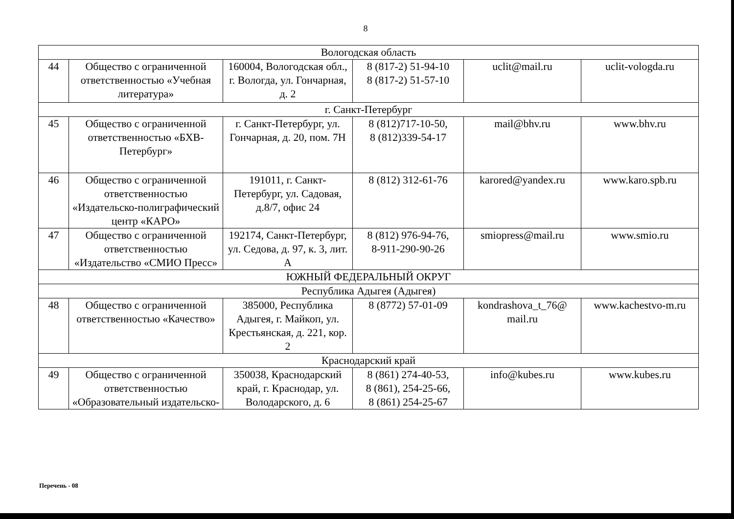8
| Вологодская область | | | | | |
| 44 | Общество с ограниченной ответственностью «Учебная литература» | 160004, Вологодская обл., г. Вологда, ул. Гончарная, д. 2 | 8 (817-2) 51-94-10 8 (817-2) 51-57-10 | uclit@mail.ru | uclit-vologda.ru |
| г. Санкт-Петербург | | | | | |
| 45 | Общество с ограниченной ответственностью «БХВ-Петербург» | г. Санкт-Петербург, ул. Гончарная, д. 20, пом. 7Н | 8 (812)717-10-50, 8 (812)339-54-17 | mail@bhv.ru | www.bhv.ru |
| 46 | Общество с ограниченной ответственностью «Издательско-полиграфический центр «КАРО» | 191011, г. Санкт-Петербург, ул. Садовая, д.8/7, офис 24 | 8 (812) 312-61-76 | karored@yandex.ru | www.karo.spb.ru |
| 47 | Общество с ограниченной ответственностью «Издательство «СМИО Пресс» | 192174, Санкт-Петербург, ул. Седова, д. 97, к. 3, лит. А | 8 (812) 976-94-76, 8-911-290-90-26 | smiopress@mail.ru | www.smio.ru |
| ЮЖНЫЙ ФЕДЕРАЛЬНЫЙ ОКРУГ | | | | | |
| Республика Адыгея (Адыгея) | | | | | |
| 48 | Общество с ограниченной ответственностью «Качество» | 385000, Республика Адыгея, г. Майкоп, ул. Крестьянская, д. 221, кор. 2 | 8 (8772) 57-01-09 | kondrashova_t_76@ mail.ru | www.kachestvo-m.ru |
| Краснодарский край | | | | | |
| 49 | Общество с ограниченной ответственностью «Образовательный издательско- | 350038, Краснодарский край, г. Краснодар, ул. Володарского, д. 6 | 8 (861) 274-40-53, 8 (861), 254-25-66, 8 (861) 254-25-67 | info@kubes.ru | www.kubes.ru |
Перечень - 08